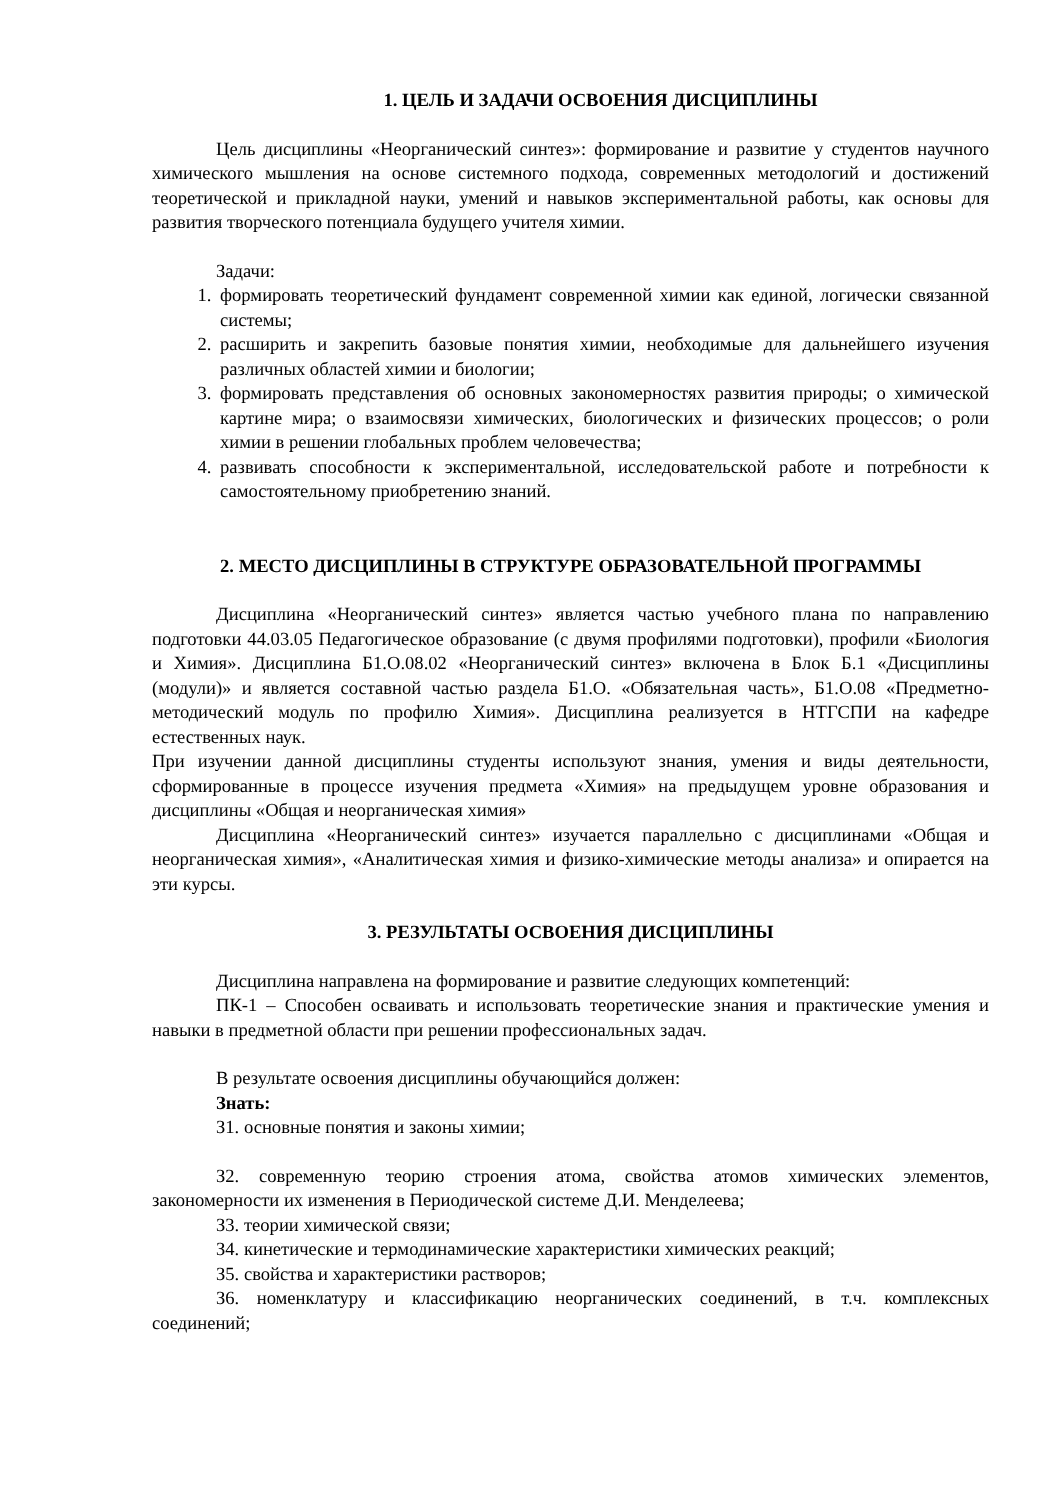1. ЦЕЛЬ И ЗАДАЧИ ОСВОЕНИЯ ДИСЦИПЛИНЫ
Цель дисциплины «Неорганический синтез»: формирование и развитие у студентов научного химического мышления на основе системного подхода, современных методологий и достижений теоретической и прикладной науки, умений и навыков экспериментальной работы, как основы для развития творческого потенциала будущего учителя химии.
Задачи:
1. формировать теоретический фундамент современной химии как единой, логически связанной системы;
2. расширить и закрепить базовые понятия химии, необходимые для дальнейшего изучения различных областей химии и биологии;
3. формировать представления об основных закономерностях развития природы; о химической картине мира; о взаимосвязи химических, биологических и физических процессов; о роли химии в решении глобальных проблем человечества;
4. развивать способности к экспериментальной, исследовательской работе и потребности к самостоятельному приобретению знаний.
2. МЕСТО ДИСЦИПЛИНЫ В СТРУКТУРЕ ОБРАЗОВАТЕЛЬНОЙ ПРОГРАММЫ
Дисциплина «Неорганический синтез» является частью учебного плана по направлению подготовки 44.03.05 Педагогическое образование (с двумя профилями подготовки), профили «Биология и Химия». Дисциплина Б1.О.08.02 «Неорганический синтез» включена в Блок Б.1 «Дисциплины (модули)» и является составной частью раздела Б1.О. «Обязательная часть», Б1.О.08 «Предметно-методический модуль по профилю Химия». Дисциплина реализуется в НТГСПИ на кафедре естественных наук.
При изучении данной дисциплины студенты используют знания, умения и виды деятельности, сформированные в процессе изучения предмета «Химия» на предыдущем уровне образования и дисциплины «Общая и неорганическая химия»
Дисциплина «Неорганический синтез» изучается параллельно с дисциплинами «Общая и неорганическая химия», «Аналитическая химия и физико-химические методы анализа» и опирается на эти курсы.
3. РЕЗУЛЬТАТЫ ОСВОЕНИЯ ДИСЦИПЛИНЫ
Дисциплина направлена на формирование и развитие следующих компетенций:
ПК-1 – Способен осваивать и использовать теоретические знания и практические умения и навыки в предметной области при решении профессиональных задач.
В результате освоения дисциплины обучающийся должен:
Знать:
З1. основные понятия и законы химии;
З2. современную теорию строения атома, свойства атомов химических элементов, закономерности их изменения в Периодической системе Д.И. Менделеева;
З3. теории химической связи;
З4. кинетические и термодинамические характеристики химических реакций;
З5. свойства и характеристики растворов;
З6. номенклатуру и классификацию неорганических соединений, в т.ч. комплексных соединений;